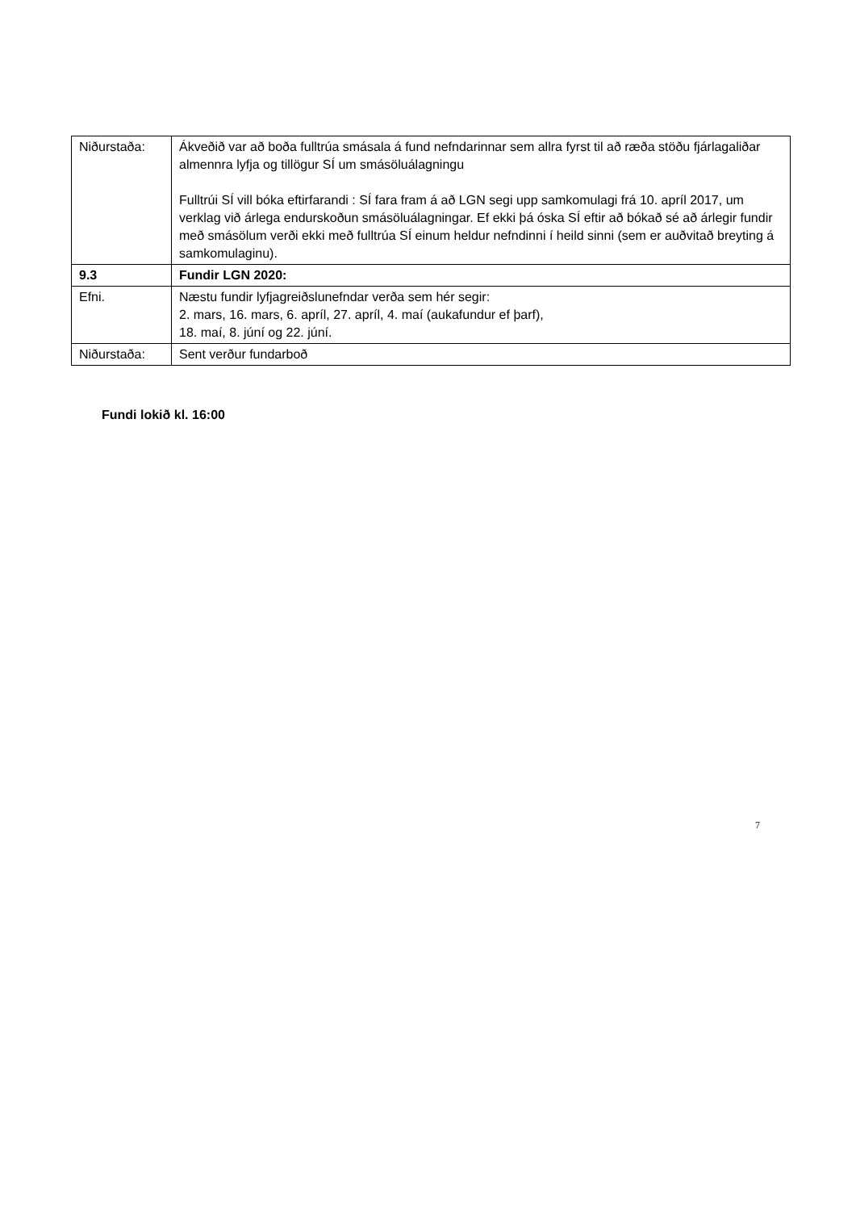| Niðurstaða: | Ákveðið var að boða fulltrúa smásala á fund nefndarinnar sem allra fyrst til að ræða stöðu fjárlagaliðar almennra lyfja og tillögur SÍ um smásöluálagningu Fulltrúi SÍ vill bóka eftirfarandi : SÍ fara fram á að LGN segi upp samkomulagi frá 10. apríl 2017, um verklag við árlega endurskoðun smásöluálagningar. Ef ekki þá óska SÍ eftir að bókað sé að árlegir fundir með smásölum verði ekki með fulltrúa SÍ einum heldur nefndinni í heild sinni (sem er auðvitað breyting á samkomulaginu). |
| 9.3 | Fundir LGN 2020: |
| Efni. | Næstu fundir lyfjagreiðslunefndar verða sem hér segir: 2. mars, 16. mars, 6. apríl, 27. apríl, 4. maí (aukafundur ef þarf), 18. maí, 8. júní og 22. júní. |
| Niðurstaða: | Sent verður fundarboð |
Fundi lokið kl. 16:00
7